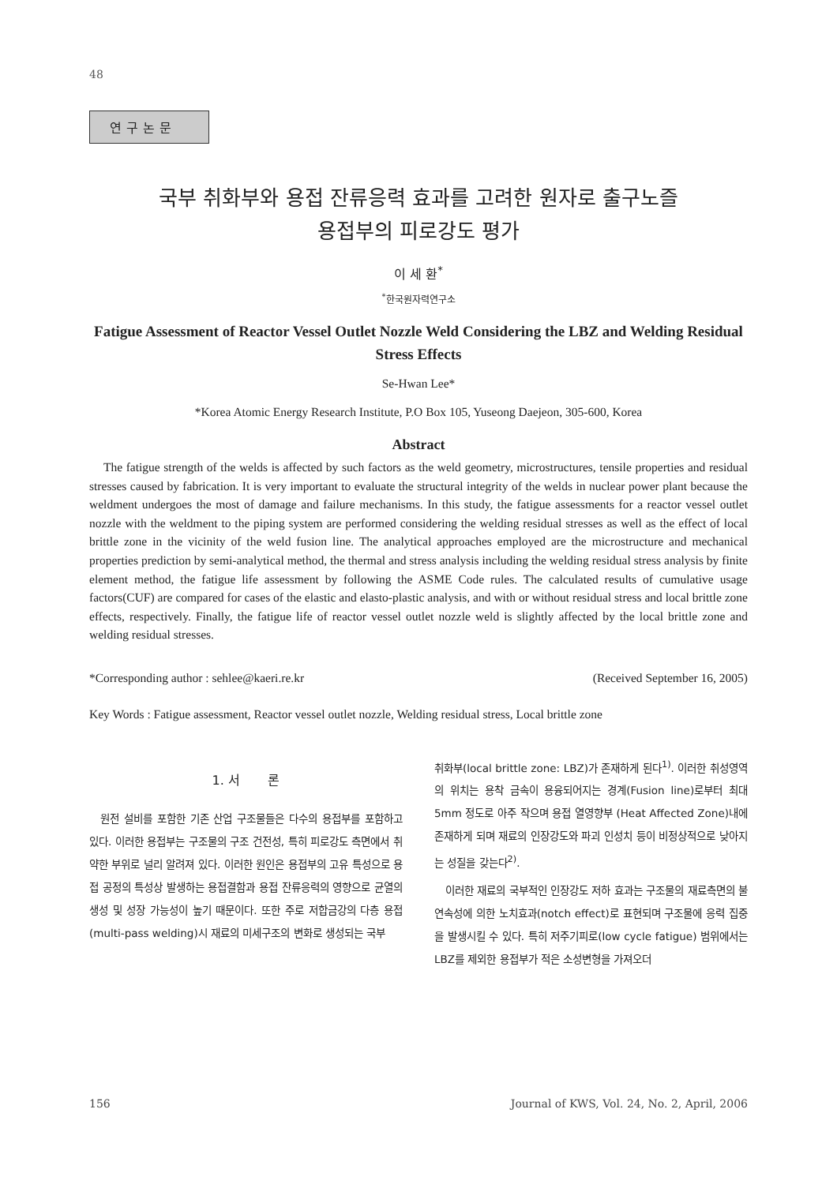48
연구논문
국부 취화부와 용접 잔류응력 효과를 고려한 원자로 출구노즐
용접부의 피로강도 평가
이 세 환<sup>*</sup>
<sup>*</sup> 한국원자력연구소
Fatigue Assessment of Reactor Vessel Outlet Nozzle Weld Considering the LBZ and Welding Residual Stress Effects
Se-Hwan Lee*
*Korea Atomic Energy Research Institute, P.O Box 105, Yuseong Daejeon, 305-600, Korea
Abstract
The fatigue strength of the welds is affected by such factors as the weld geometry, microstructures, tensile properties and residual stresses caused by fabrication. It is very important to evaluate the structural integrity of the welds in nuclear power plant because the weldment undergoes the most of damage and failure mechanisms. In this study, the fatigue assessments for a reactor vessel outlet nozzle with the weldment to the piping system are performed considering the welding residual stresses as well as the effect of local brittle zone in the vicinity of the weld fusion line. The analytical approaches employed are the microstructure and mechanical properties prediction by semi-analytical method, the thermal and stress analysis including the welding residual stress analysis by finite element method, the fatigue life assessment by following the ASME Code rules. The calculated results of cumulative usage factors(CUF) are compared for cases of the elastic and elasto-plastic analysis, and with or without residual stress and local brittle zone effects, respectively. Finally, the fatigue life of reactor vessel outlet nozzle weld is slightly affected by the local brittle zone and welding residual stresses.
*Corresponding author : sehlee@kaeri.re.kr (Received September 16, 2005)
Key Words : Fatigue assessment, Reactor vessel outlet nozzle, Welding residual stress, Local brittle zone
1. 서 론
원전 설비를 포함한 기존 산업 구조물들은 다수의 용접부를 포함하고 있다. 이러한 용접부는 구조물의 구조 건전성, 특히 피로강도 측면에서 취약한 부위로 널리 알려져 있다. 이러한 원인은 용접부의 고유 특성으로 용접 공정의 특성상 발생하는 용접결함과 용접 잔류응력의 영향으로 균열의 생성 및 성장 가능성이 높기 때문이다. 또한 주로 저합금강의 다층 용접(multi-pass welding)시 재료의 미세구조의 변화로 생성되는 국부
취화부(local brittle zone: LBZ)가 존재하게 된다<sup>1)</sup>. 이러한 취성영역의 위치는 용착 금속이 용융되어지는 경계(Fusion line)로부터 최대 5mm 정도로 아주 작으며 용접 열영향부 (Heat Affected Zone)내에 존재하게 되며 재료의 인장강도와 파괴 인성치 등이 비정상적으로 낮아지는 성질을 갖는다<sup>2)</sup>.
이러한 재료의 국부적인 인장강도 저하 효과는 구조물의 재료측면의 불연속성에 의한 노치효과(notch effect)로 표현되며 구조물에 응력 집중을 발생시킬 수 있다. 특히 저주기피로(low cycle fatigue) 범위에서는 LBZ를 제외한 용접부가 적은 소성변형을 가져오더
156 Journal of KWS, Vol. 24, No. 2, April, 2006